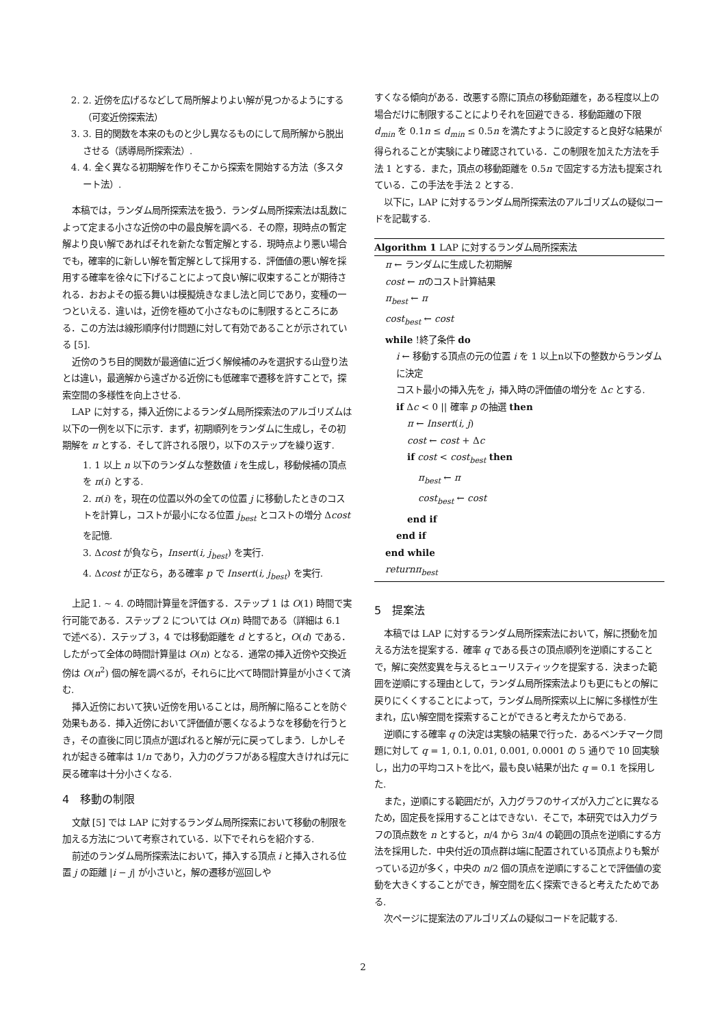2. 2. 近傍を広げるなどして局所解よりよい解が見つかるようにする（可変近傍探索法）
3. 3. 目的関数を本来のものと少し異なるものにして局所解から脱出させる（誘導局所探索法）.
4. 4. 全く異なる初期解を作りそこから探索を開始する方法（多スタート法）.
本稿では，ランダム局所探索法を扱う．ランダム局所探索法は乱数によって定まる小さな近傍の中の最良解を調べる．その際，現時点の暫定解より良い解であればそれを新たな暫定解とする．現時点より悪い場合でも，確率的に新しい解を暫定解として採用する．評価値の悪い解を採用する確率を徐々に下げることによって良い解に収束することが期待される．おおよその振る舞いは模擬焼きなまし法と同じであり，変種の一つといえる．違いは，近傍を極めて小さなものに制限するところにある．この方法は線形順序付け問題に対して有効であることが示されている [5].
近傍のうち目的関数が最適値に近づく解候補のみを選択する山登り法とは違い，最適解から遠ざかる近傍にも低確率で遷移を許すことで，探索空間の多様性を向上させる.
LAP に対する，挿入近傍によるランダム局所探索法のアルゴリズムは以下の一例を以下に示す．まず，初期順列をランダムに生成し，その初期解を π とする．そして許される限り，以下のステップを繰り返す.
1. 1 以上 n 以下のランダムな整数値 i を生成し，移動候補の頂点を π(i) とする.
2. π(i) を，現在の位置以外の全ての位置 j に移動したときのコストを計算し，コストが最小になる位置 j<sub>best</sub> とコストの増分 Δcost を記憶.
3. Δcost が負なら，Insert(i, j<sub>best</sub>) を実行.
4. Δcost が正なら，ある確率 p で Insert(i, j<sub>best</sub>) を実行.
上記 1. ∼ 4. の時間計算量を評価する．ステップ 1 は O(1) 時間で実行可能である．ステップ 2 については O(n) 時間である（詳細は 6.1 で述べる）．ステップ 3，4 では移動距離を d とすると，O(d) である．したがって全体の時間計算量は O(n) となる．通常の挿入近傍や交換近傍は O(n<sup>2</sup>) 個の解を調べるが，それらに比べて時間計算量が小さくて済む.
挿入近傍において狭い近傍を用いることは，局所解に陥ることを防ぐ効果もある．挿入近傍において評価値が悪くなるようなを移動を行うとき，その直後に同じ頂点が選ばれると解が元に戻ってしまう．しかしそれが起きる確率は 1/n であり，入力のグラフがある程度大きければ元に戻る確率は十分小さくなる.
4　移動の制限
文献 [5] では LAP に対するランダム局所探索において移動の制限を加える方法について考察されている．以下でそれらを紹介する.
前述のランダム局所探索法において，挿入する頂点 i と挿入される位置 j の距離 |i − j| が小さいと，解の遷移が巡回しや
すくなる傾向がある．改悪する際に頂点の移動距離を，ある程度以上の場合だけに制限することによりそれを回避できる．移動距離の下限 d<sub>min</sub> を 0.1n ≤ d<sub>min</sub> ≤ 0.5n を満たすように設定すると良好な結果が得られることが実験により確認されている．この制限を加えた方法を手法 1 とする．また，頂点の移動距離を 0.5n で固定する方法も提案されている．この手法を手法 2 とする.
以下に，LAP に対するランダム局所探索法のアルゴリズムの疑似コードを記載する.
Algorithm 1 LAP に対するランダム局所探索法
π ← ランダムに生成した初期解
cost ← πのコスト計算結果
π<sub>best</sub> ← π
cost<sub>best</sub> ← cost
while !終了条件 do
i ← 移動する頂点の元の位置 i を 1 以上n以下の整数からランダムに決定
コスト最小の挿入先を j，挿入時の評価値の増分を Δc とする.
if Δc < 0 || 確率 p の抽選 then
π ← Insert(i, j)
cost ← cost + Δc
if cost < cost<sub>best</sub> then
π<sub>best</sub> ← π
cost<sub>best</sub> ← cost
end if
end if
end while
returnπ<sub>best</sub>
5　提案法
本稿では LAP に対するランダム局所探索法において，解に摂動を加える方法を提案する．確率 q である長さの頂点順列を逆順にすることで，解に突然変異を与えるヒューリスティックを提案する．決まった範囲を逆順にする理由として，ランダム局所探索法よりも更にもとの解に戻りにくくすることによって，ランダム局所探索以上に解に多様性が生まれ，広い解空間を探索することができると考えたからである.
逆順にする確率 q の決定は実験の結果で行った．あるベンチマーク問題に対して q = 1, 0.1, 0.01, 0.001, 0.0001 の 5 通りで 10 回実験し，出力の平均コストを比べ，最も良い結果が出た q = 0.1 を採用した.
また，逆順にする範囲だが，入力グラフのサイズが入力ごとに異なるため，固定長を採用することはできない．そこで，本研究では入力グラフの頂点数を n とすると，n/4 から 3n/4 の範囲の頂点を逆順にする方法を採用した．中央付近の頂点群は端に配置されている頂点よりも繋がっている辺が多く，中央の n/2 個の頂点を逆順にすることで評価値の変動を大きくすることができ，解空間を広く探索できると考えたためである.
次ページに提案法のアルゴリズムの疑似コードを記載する.
2